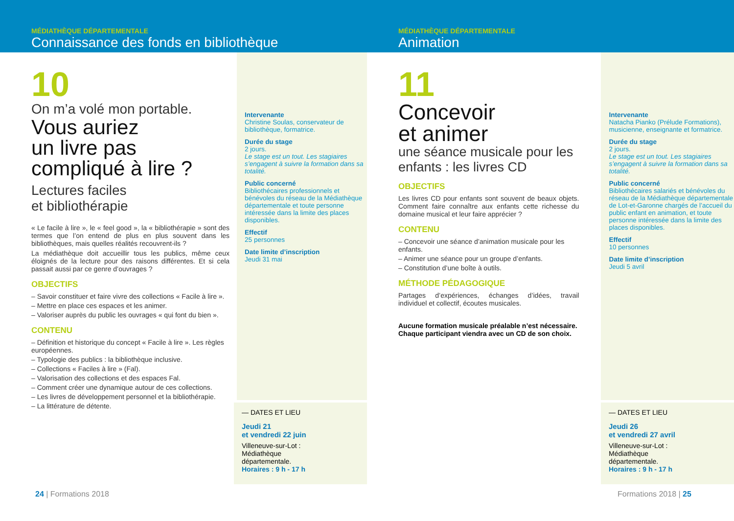MÉDIATHÈQUE DÉPARTEMENTALE
Connaissance des fonds en bibliothèque
10
On m’a volé mon portable.
Vous auriez
un livre pas
compliqué à lire ?
Lectures faciles
et bibliothérapie
« Le facile à lire », le « feel good », la « bibliothérapie » sont des termes que l’on entend de plus en plus souvent dans les bibliothèques, mais quelles réalités recouvrent-ils ?
La médiathèque doit accueillir tous les publics, même ceux éloignés de la lecture pour des raisons différentes. Et si cela passait aussi par ce genre d’ouvrages ?
OBJECTIFS
– Savoir constituer et faire vivre des collections « Facile à lire ».
– Mettre en place ces espaces et les animer.
– Valoriser auprès du public les ouvrages « qui font du bien ».
CONTENU
– Définition et historique du concept « Facile à lire ». Les règles européennes.
– Typologie des publics : la bibliothèque inclusive.
– Collections « Faciles à lire » (Fal).
– Valorisation des collections et des espaces Fal.
– Comment créer une dynamique autour de ces collections.
– Les livres de développement personnel et la bibliothérapie.
– La littérature de détente.
Intervenante
Christine Soulas, conservateur de bibliothèque, formatrice.
Durée du stage
2 jours.
Le stage est un tout. Les stagiaires s’engagent à suivre la formation dans sa totalité.
Public concerné
Bibliothécaires professionnels et bénévoles du réseau de la Médiathèque départementale et toute personne intéressée dans la limite des places disponibles.
Effectif
25 personnes
Date limite d’inscription
Jeudi 31 mai
— DATES ET LIEU
Jeudi 21
et vendredi 22 juin
Villeneuve-sur-Lot :
Médiathèque
départementale.
Horaires : 9 h - 17 h
24 | Formations 2018
MÉDIATHÈQUE DÉPARTEMENTALE
Animation
11
Concevoir
et animer
une séance musicale pour les enfants : les livres CD
OBJECTIFS
Les livres CD pour enfants sont souvent de beaux objets. Comment faire connaître aux enfants cette richesse du domaine musical et leur faire apprécier ?
CONTENU
– Concevoir une séance d’animation musicale pour les enfants.
– Animer une séance pour un groupe d’enfants.
– Constitution d’une boîte à outils.
MÉTHODE PÉDAGOGIQUE
Partages d’expériences, échanges d’idées, travail individuel et collectif, écoutes musicales.
Aucune formation musicale préalable n’est nécessaire. Chaque participant viendra avec un CD de son choix.
Intervenante
Natacha Pianko (Prélude Formations), musicienne, enseignante et formatrice.
Durée du stage
2 jours.
Le stage est un tout. Les stagiaires s’engagent à suivre la formation dans sa totalité.
Public concerné
Bibliothécaires salariés et bénévoles du réseau de la Médiathèque départementale de Lot-et-Garonne chargés de l’accueil du public enfant en animation, et toute personne intéressée dans la limite des places disponibles.
Effectif
10 personnes
Date limite d’inscription
Jeudi 5 avril
— DATES ET LIEU
Jeudi 26
et vendredi 27 avril
Villeneuve-sur-Lot :
Médiathèque
départementale.
Horaires : 9 h - 17 h
Formations 2018 | 25